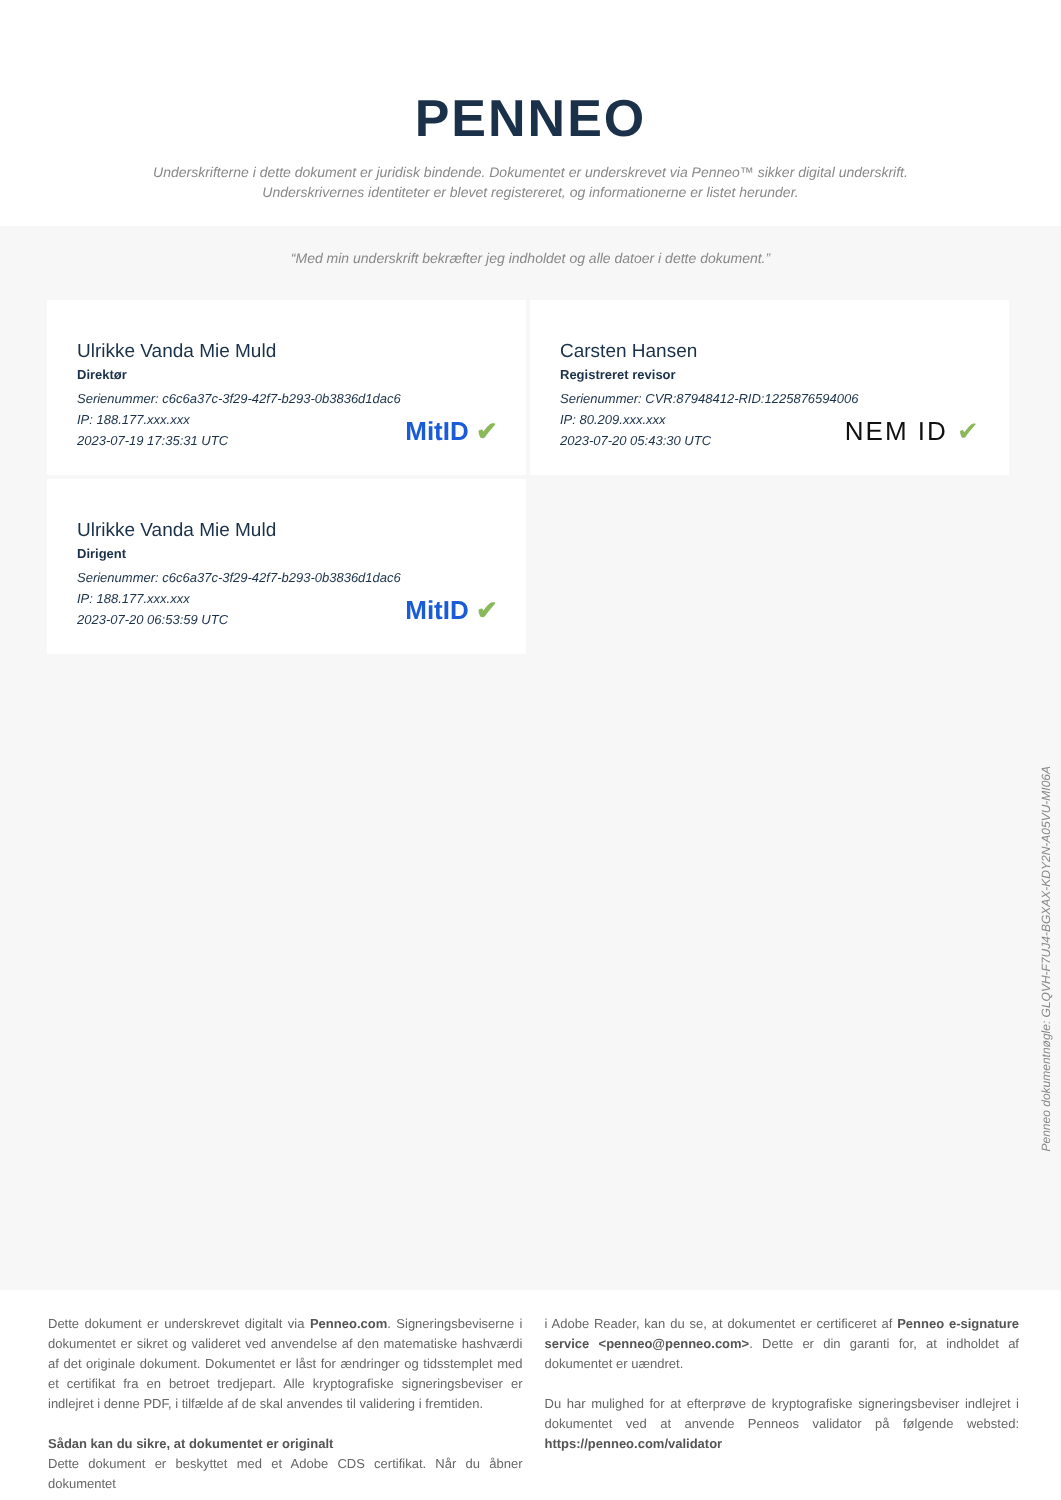PENNEO
Underskrifterne i dette dokument er juridisk bindende. Dokumentet er underskrevet via Penneo™ sikker digital underskrift.
Underskrivernes identiteter er blevet registereret, og informationerne er listet herunder.
“Med min underskrift bekræfter jeg indholdet og alle datoer i dette dokument.”
Ulrikke Vanda Mie Muld
Direktør
Serienummer: c6c6a37c-3f29-42f7-b293-0b3836d1dac6
IP: 188.177.xxx.xxx
2023-07-19 17:35:31 UTC
MitID ✔
Carsten Hansen
Registreret revisor
Serienummer: CVR:87948412-RID:1225876594006
IP: 80.209.xxx.xxx
2023-07-20 05:43:30 UTC
NEM ID ✔
Ulrikke Vanda Mie Muld
Dirigent
Serienummer: c6c6a37c-3f29-42f7-b293-0b3836d1dac6
IP: 188.177.xxx.xxx
2023-07-20 06:53:59 UTC
MitID ✔
Penneo dokumentnøgle: GLQVH-F7UJ4-BGXAX-KDY2N-A05VU-MI06A
Dette dokument er underskrevet digitalt via Penneo.com. Signeringsbeviserne i dokumentet er sikret og valideret ved anvendelse af den matematiske hashværdi af det originale dokument. Dokumentet er låst for ændringer og tidsstemplet med et certifikat fra en betroet tredjepart. Alle kryptografiske signeringsbeviser er indlejret i denne PDF, i tilfælde af de skal anvendes til validering i fremtiden.
Sådan kan du sikre, at dokumentet er originalt
Dette dokument er beskyttet med et Adobe CDS certifikat. Når du åbner dokumentet
i Adobe Reader, kan du se, at dokumentet er certificeret af Penneo e-signature service <penneo@penneo.com>. Dette er din garanti for, at indholdet af dokumentet er uændret.
Du har mulighed for at efterprøve de kryptografiske signeringsbeviser indlejret i dokumentet ved at anvende Penneos validator på følgende websted: https://penneo.com/validator